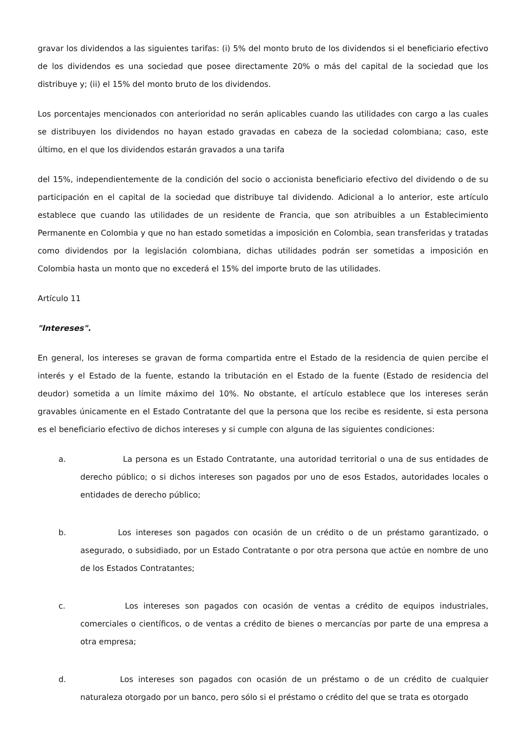gravar los dividendos a las siguientes tarifas: (i) 5% del monto bruto de los dividendos si el beneficiario efectivo de los dividendos es una sociedad que posee directamente 20% o más del capital de la sociedad que los distribuye y; (ii) el 15% del monto bruto de los dividendos.
Los porcentajes mencionados con anterioridad no serán aplicables cuando las utilidades con cargo a las cuales se distribuyen los dividendos no hayan estado gravadas en cabeza de la sociedad colombiana; caso, este último, en el que los dividendos estarán gravados a una tarifa
del 15%, independientemente de la condición del socio o accionista beneficiario efectivo del dividendo o de su participación en el capital de la sociedad que distribuye tal dividendo. Adicional a lo anterior, este artículo establece que cuando las utilidades de un residente de Francia, que son atribuibles a un Establecimiento Permanente en Colombia y que no han estado sometidas a imposición en Colombia, sean transferidas y tratadas como dividendos por la legislación colombiana, dichas utilidades podrán ser sometidas a imposición en Colombia hasta un monto que no excederá el 15% del importe bruto de las utilidades.
Artículo 11
"Intereses".
En general, los intereses se gravan de forma compartida entre el Estado de la residencia de quien percibe el interés y el Estado de la fuente, estando la tributación en el Estado de la fuente (Estado de residencia del deudor) sometida a un límite máximo del 10%. No obstante, el artículo establece que los intereses serán gravables únicamente en el Estado Contratante del que la persona que los recibe es residente, si esta persona es el beneficiario efectivo de dichos intereses y si cumple con alguna de las siguientes condiciones:
a. La persona es un Estado Contratante, una autoridad territorial o una de sus entidades de derecho público; o si dichos intereses son pagados por uno de esos Estados, autoridades locales o entidades de derecho público;
b. Los intereses son pagados con ocasión de un crédito o de un préstamo garantizado, o asegurado, o subsidiado, por un Estado Contratante o por otra persona que actúe en nombre de uno de los Estados Contratantes;
c. Los intereses son pagados con ocasión de ventas a crédito de equipos industriales, comerciales o científicos, o de ventas a crédito de bienes o mercancías por parte de una empresa a otra empresa;
d. Los intereses son pagados con ocasión de un préstamo o de un crédito de cualquier naturaleza otorgado por un banco, pero sólo si el préstamo o crédito del que se trata es otorgado